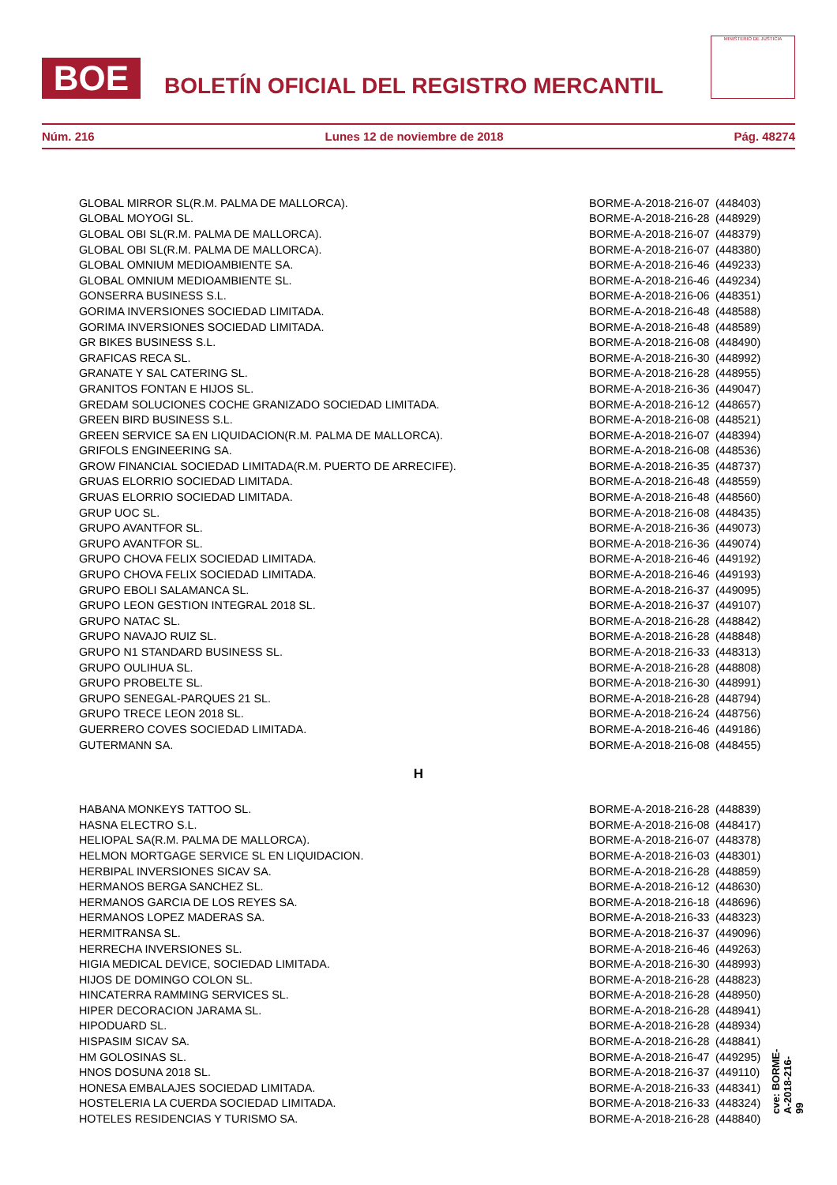BOE
BOLETÍN OFICIAL DEL REGISTRO MERCANTIL
MINISTERIO DE JUSTICIA
Núm. 216 Lunes 12 de noviembre de 2018 Pág. 48274
| GLOBAL MIRROR SL(R.M. PALMA DE MALLORCA). | BORME-A-2018-216-07 | (448403) |
| GLOBAL MOYOGI SL. | BORME-A-2018-216-28 | (448929) |
| GLOBAL OBI SL(R.M. PALMA DE MALLORCA). | BORME-A-2018-216-07 | (448379) |
| GLOBAL OBI SL(R.M. PALMA DE MALLORCA). | BORME-A-2018-216-07 | (448380) |
| GLOBAL OMNIUM MEDIOAMBIENTE SA. | BORME-A-2018-216-46 | (449233) |
| GLOBAL OMNIUM MEDIOAMBIENTE SL. | BORME-A-2018-216-46 | (449234) |
| GONSERRA BUSINESS S.L. | BORME-A-2018-216-06 | (448351) |
| GORIMA INVERSIONES SOCIEDAD LIMITADA. | BORME-A-2018-216-48 | (448588) |
| GORIMA INVERSIONES SOCIEDAD LIMITADA. | BORME-A-2018-216-48 | (448589) |
| GR BIKES BUSINESS S.L. | BORME-A-2018-216-08 | (448490) |
| GRAFICAS RECA SL. | BORME-A-2018-216-30 | (448992) |
| GRANATE Y SAL CATERING SL. | BORME-A-2018-216-28 | (448955) |
| GRANITOS FONTAN E HIJOS SL. | BORME-A-2018-216-36 | (449047) |
| GREDAM SOLUCIONES COCHE GRANIZADO SOCIEDAD LIMITADA. | BORME-A-2018-216-12 | (448657) |
| GREEN BIRD BUSINESS S.L. | BORME-A-2018-216-08 | (448521) |
| GREEN SERVICE SA EN LIQUIDACION(R.M. PALMA DE MALLORCA). | BORME-A-2018-216-07 | (448394) |
| GRIFOLS ENGINEERING SA. | BORME-A-2018-216-08 | (448536) |
| GROW FINANCIAL SOCIEDAD LIMITADA(R.M. PUERTO DE ARRECIFE). | BORME-A-2018-216-35 | (448737) |
| GRUAS ELORRIO SOCIEDAD LIMITADA. | BORME-A-2018-216-48 | (448559) |
| GRUAS ELORRIO SOCIEDAD LIMITADA. | BORME-A-2018-216-48 | (448560) |
| GRUP UOC SL. | BORME-A-2018-216-08 | (448435) |
| GRUPO AVANTFOR SL. | BORME-A-2018-216-36 | (449073) |
| GRUPO AVANTFOR SL. | BORME-A-2018-216-36 | (449074) |
| GRUPO CHOVA FELIX SOCIEDAD LIMITADA. | BORME-A-2018-216-46 | (449192) |
| GRUPO CHOVA FELIX SOCIEDAD LIMITADA. | BORME-A-2018-216-46 | (449193) |
| GRUPO EBOLI SALAMANCA SL. | BORME-A-2018-216-37 | (449095) |
| GRUPO LEON GESTION INTEGRAL 2018 SL. | BORME-A-2018-216-37 | (449107) |
| GRUPO NATAC SL. | BORME-A-2018-216-28 | (448842) |
| GRUPO NAVAJO RUIZ SL. | BORME-A-2018-216-28 | (448848) |
| GRUPO N1 STANDARD BUSINESS SL. | BORME-A-2018-216-33 | (448313) |
| GRUPO OULIHUA SL. | BORME-A-2018-216-28 | (448808) |
| GRUPO PROBELTE SL. | BORME-A-2018-216-30 | (448991) |
| GRUPO SENEGAL-PARQUES 21 SL. | BORME-A-2018-216-28 | (448794) |
| GRUPO TRECE LEON 2018 SL. | BORME-A-2018-216-24 | (448756) |
| GUERRERO COVES SOCIEDAD LIMITADA. | BORME-A-2018-216-46 | (449186) |
| GUTERMANN SA. | BORME-A-2018-216-08 | (448455) |
H
| HABANA MONKEYS TATTOO SL. | BORME-A-2018-216-28 | (448839) |
| HASNA ELECTRO S.L. | BORME-A-2018-216-08 | (448417) |
| HELIOPAL SA(R.M. PALMA DE MALLORCA). | BORME-A-2018-216-07 | (448378) |
| HELMON MORTGAGE SERVICE SL EN LIQUIDACION. | BORME-A-2018-216-03 | (448301) |
| HERBIPAL INVERSIONES SICAV SA. | BORME-A-2018-216-28 | (448859) |
| HERMANOS BERGA SANCHEZ SL. | BORME-A-2018-216-12 | (448630) |
| HERMANOS GARCIA DE LOS REYES SA. | BORME-A-2018-216-18 | (448696) |
| HERMANOS LOPEZ MADERAS SA. | BORME-A-2018-216-33 | (448323) |
| HERMITRANSA SL. | BORME-A-2018-216-37 | (449096) |
| HERRECHA INVERSIONES SL. | BORME-A-2018-216-46 | (449263) |
| HIGIA MEDICAL DEVICE, SOCIEDAD LIMITADA. | BORME-A-2018-216-30 | (448993) |
| HIJOS DE DOMINGO COLON SL. | BORME-A-2018-216-28 | (448823) |
| HINCATERRA RAMMING SERVICES SL. | BORME-A-2018-216-28 | (448950) |
| HIPER DECORACION JARAMA SL. | BORME-A-2018-216-28 | (448941) |
| HIPODUARD SL. | BORME-A-2018-216-28 | (448934) |
| HISPASIM SICAV SA. | BORME-A-2018-216-28 | (448841) |
| HM GOLOSINAS SL. | BORME-A-2018-216-47 | (449295) |
| HNOS DOSUNA 2018 SL. | BORME-A-2018-216-37 | (449110) |
| HONESA EMBALAJES SOCIEDAD LIMITADA. | BORME-A-2018-216-33 | (448341) |
| HOSTELERIA LA CUERDA SOCIEDAD LIMITADA. | BORME-A-2018-216-33 | (448324) |
| HOTELES RESIDENCIAS Y TURISMO SA. | BORME-A-2018-216-28 | (448840) |
cve: BORME-A-2018-216-99